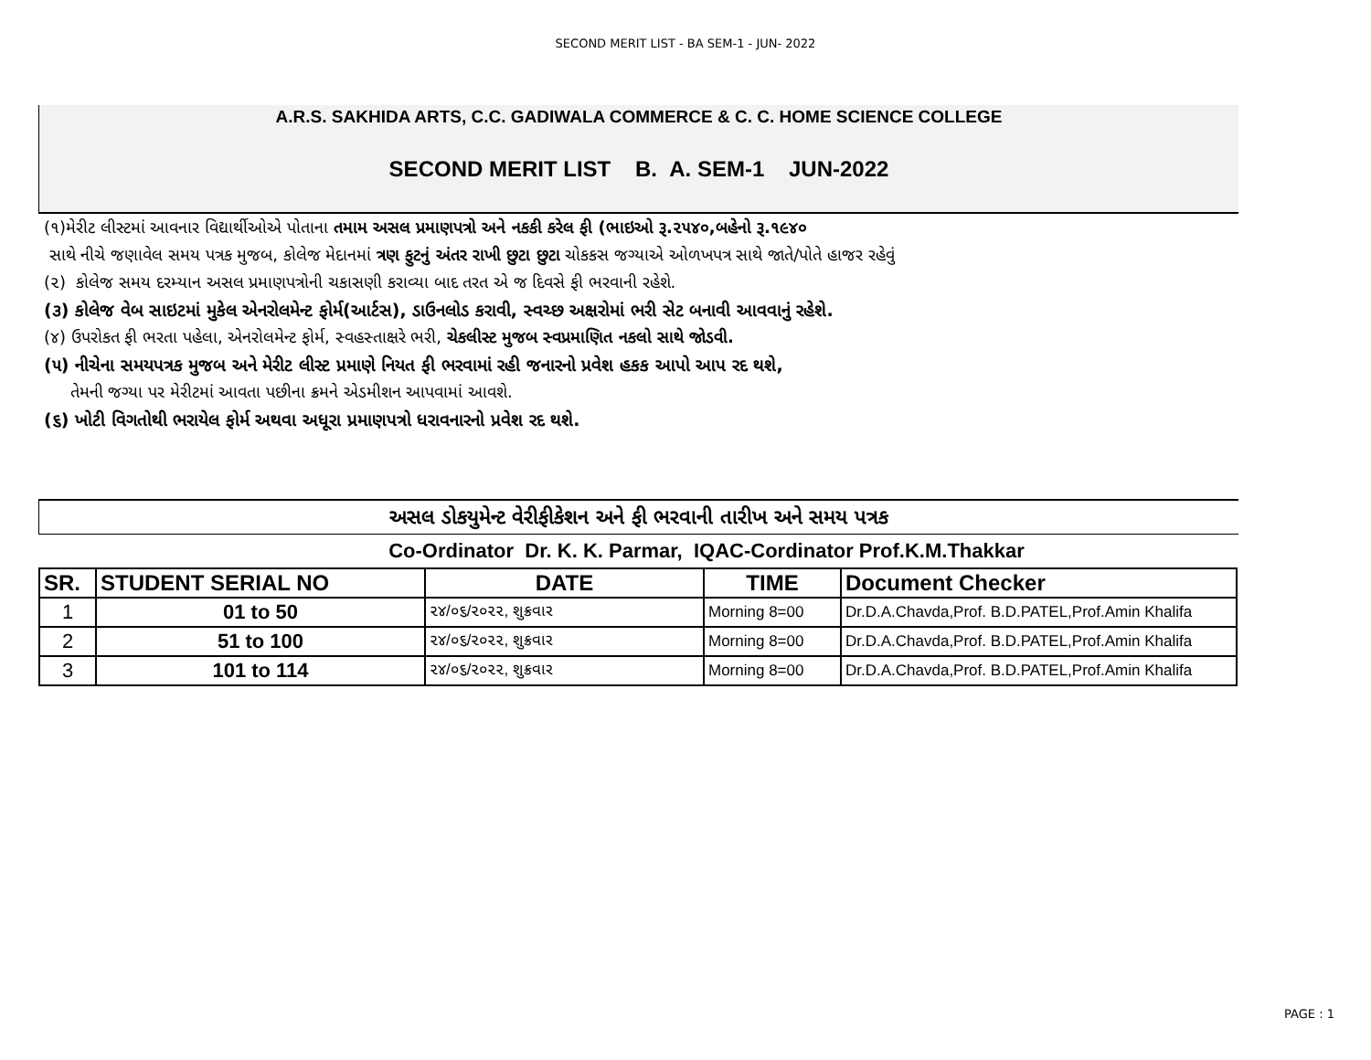SECOND MERIT LIST - BA SEM-1 - JUN- 2022
A.R.S. SAKHIDA ARTS, C.C. GADIWALA COMMERCE & C. C. HOME SCIENCE COLLEGE
SECOND MERIT LIST B. A. SEM-1 JUN-2022
(૧)મેરીટ લીસ્ટમાં આવનાર વિદ્યાર્થીઓએ પોતાના તમામ અસલ પ્રમાણપત્રો અને નકકી કરેલ ફી (ભાઇઓ રૂ.૨૫૪૦,બહેનો રૂ.૧૯૪૦
સાથે નીચે જણાવેલ સમય પત્રક મુજબ, કોલેજ મેદાનમાં ત્રણ ફુટનું અંતર રાખી છુટા છુટા ચોકકસ જગ્યાએ ઓળખપત્ર સાથે જાતે/પોતે હાજર રહેવું
(૨) કોલેજ સમય દરમ્યાન અસલ પ્રમાણપત્રોની ચકાસણી કરાવ્યા બાદ તરત એ જ દિવસે ફી ભરવાની રહેશે.
(૩) કોલેજ વેબ સાઇટમાં મુકેલ એનરોલમેન્ટ ફોર્મ(આર્ટસ), ડાઉનલોડ કરાવી, સ્વચ્છ અક્ષરોમાં ભરી સેટ બનાવી આવવાનું રહેશે.
(૪) ઉપરોકત ફી ભરતા પહેલા, એનરોલમેન્ટ ફોર્મ, સ્વહસ્તાક્ષરે ભરી, ચેકલીસ્ટ મુજબ સ્વપ્રમાણિત નકલો સાથે જોડવી.
(૫) નીચેના સમયપત્રક મુજબ અને મેરીટ લીસ્ટ પ્રમાણે નિયત ફી ભરવામાં રહી જનારનો પ્રવેશ હકક આપો આપ રદ થશે,
તેમની જગ્યા પર મેરીટમાં આવતા પછીના ક્રમને એડમીશન આપવામાં આવશે.
(૬) ખોટી વિગતોથી ભરાયેલ ફોર્મ અથવા અધૂરા પ્રમાણપત્રો ધરાવનારનો પ્રવેશ રદ થશે.
અસલ ડોકયુમેન્ટ વેરીફીકેશન અને ફી ભરવાની તારીખ અને સમય પત્રક
Co-Ordinator Dr. K. K. Parmar, IQAC-Cordinator Prof.K.M.Thakkar
| SR. | STUDENT SERIAL NO | DATE | TIME | Document Checker |
| --- | --- | --- | --- | --- |
| 1 | 01 to 50 | ૨૪/૦૬/૨૦૨૨, શુક્રવાર | Morning 8=00 | Dr.D.A.Chavda,Prof. B.D.PATEL,Prof.Amin Khalifa |
| 2 | 51 to 100 | ૨૪/૦૬/૨૦૨૨, શુક્રવાર | Morning 8=00 | Dr.D.A.Chavda,Prof. B.D.PATEL,Prof.Amin Khalifa |
| 3 | 101 to 114 | ૨૪/૦૬/૨૦૨૨, શુક્રવાર | Morning 8=00 | Dr.D.A.Chavda,Prof. B.D.PATEL,Prof.Amin Khalifa |
PAGE : 1